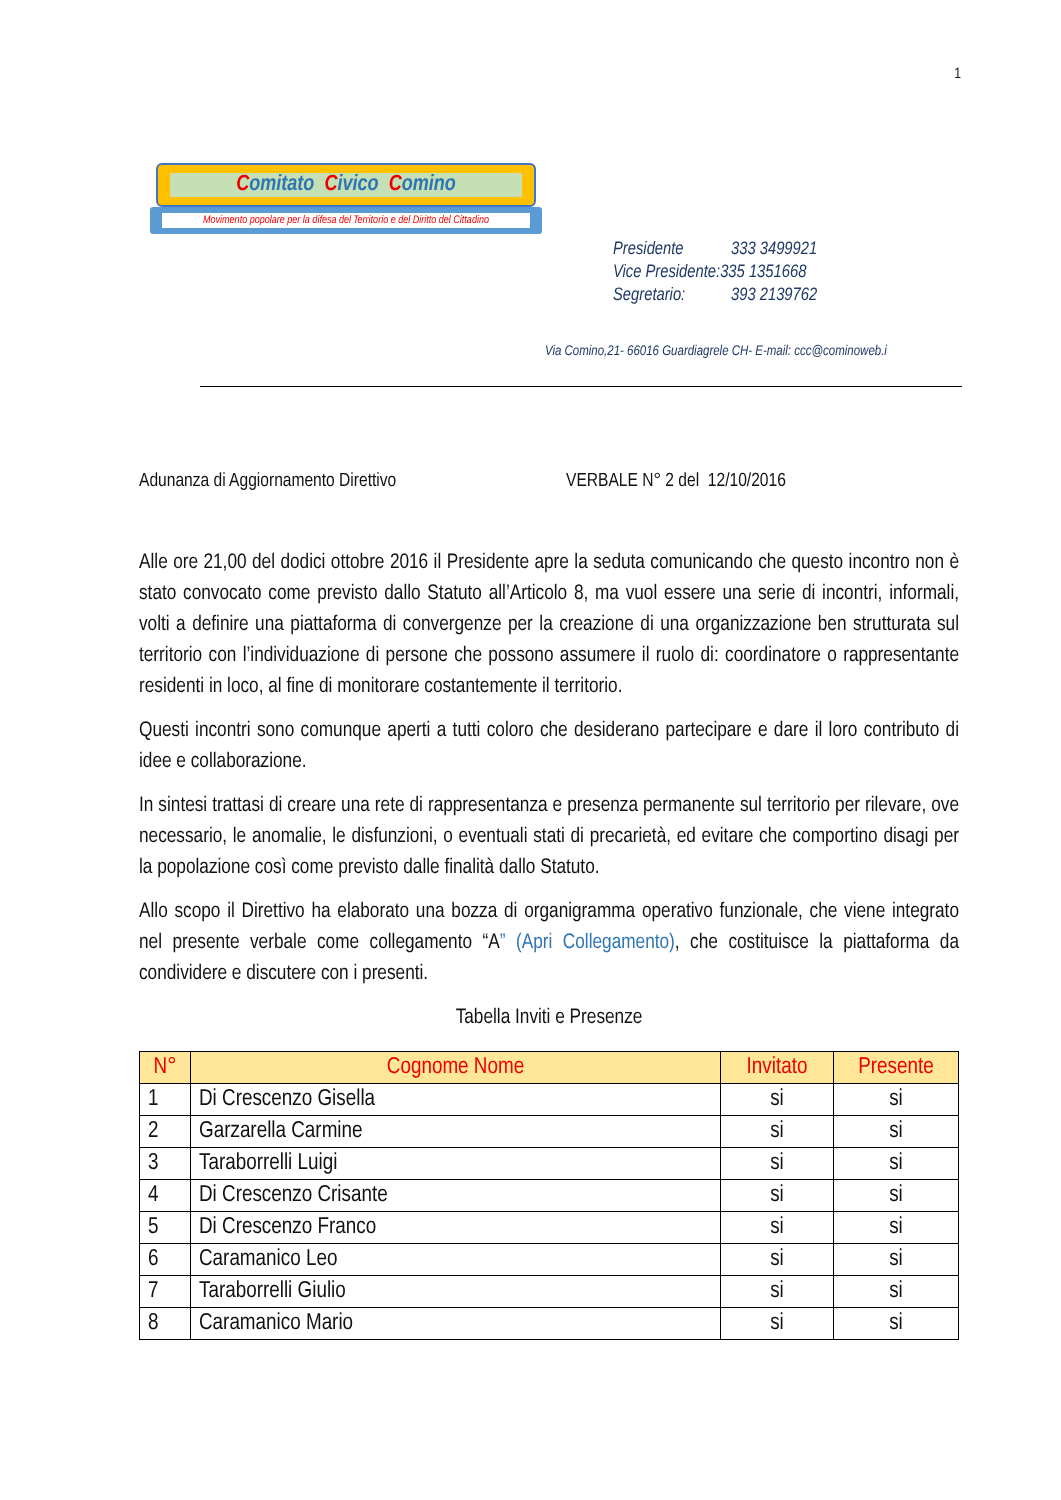1
Comitato Civico Comino
Movimento popolare per la difesa del Territorio e del Diritto del Cittadino
Presidente 333 3499921
Vice Presidente:335 1351668
Segretario: 393 2139762
Via Comino,21- 66016 Guardiagrele CH- E-mail: ccc@cominoweb.i
Adunanza di Aggiornamento Direttivo VERBALE N° 2 del 12/10/2016
Alle ore 21,00 del dodici ottobre 2016 il Presidente apre la seduta comunicando che questo incontro non è stato convocato come previsto dallo Statuto all’Articolo 8, ma vuol essere una serie di incontri, informali, volti a definire una piattaforma di convergenze per la creazione di una organizzazione ben strutturata sul territorio con l’individuazione di persone che possono assumere il ruolo di: coordinatore o rappresentante residenti in loco, al fine di monitorare costantemente il territorio.
Questi incontri sono comunque aperti a tutti coloro che desiderano partecipare e dare il loro contributo di idee e collaborazione.
In sintesi trattasi di creare una rete di rappresentanza e presenza permanente sul territorio per rilevare, ove necessario, le anomalie, le disfunzioni, o eventuali stati di precarietà, ed evitare che comportino disagi per la popolazione così come previsto dalle finalità dallo Statuto.
Allo scopo il Direttivo ha elaborato una bozza di organigramma operativo funzionale, che viene integrato nel presente verbale come collegamento “A” (Apri Collegamento), che costituisce la piattaforma da condividere e discutere con i presenti.
Tabella Inviti e Presenze
| N° | Cognome Nome | Invitato | Presente |
| --- | --- | --- | --- |
| 1 | Di Crescenzo Gisella | si | si |
| 2 | Garzarella Carmine | si | si |
| 3 | Taraborrelli Luigi | si | si |
| 4 | Di Crescenzo Crisante | si | si |
| 5 | Di Crescenzo Franco | si | si |
| 6 | Caramanico Leo | si | si |
| 7 | Taraborrelli Giulio | si | si |
| 8 | Caramanico Mario | si | si |